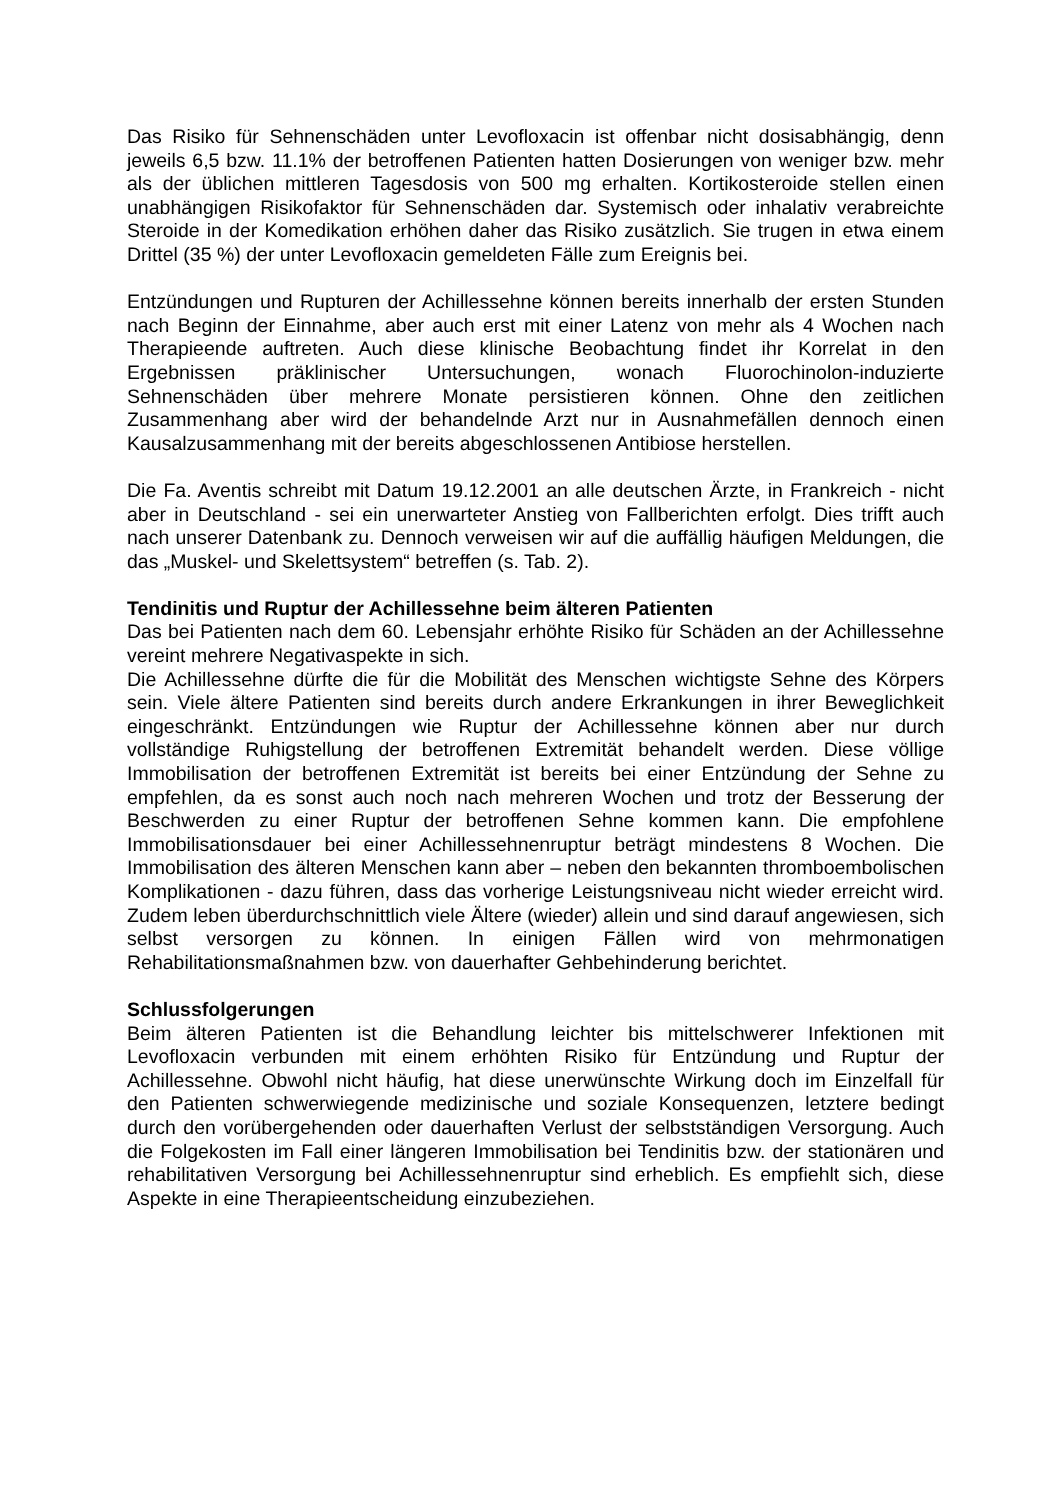Das Risiko für Sehnenschäden unter Levofloxacin ist offenbar nicht dosisabhängig, denn jeweils 6,5 bzw. 11.1% der betroffenen Patienten hatten Dosierungen von weniger bzw. mehr als der üblichen mittleren Tagesdosis von 500 mg erhalten. Kortikosteroide stellen einen unabhängigen Risikofaktor für Sehnenschäden dar. Systemisch oder inhalativ verabreichte Steroide in der Komedikation erhöhen daher das Risiko zusätzlich. Sie trugen in etwa einem Drittel (35 %) der unter Levofloxacin gemeldeten Fälle zum Ereignis bei.
Entzündungen und Rupturen der Achillessehne können bereits innerhalb der ersten Stunden nach Beginn der Einnahme, aber auch erst mit einer Latenz von mehr als 4 Wochen nach Therapieende auftreten. Auch diese klinische Beobachtung findet ihr Korrelat in den Ergebnissen präklinischer Untersuchungen, wonach Fluorochinolon-induzierte Sehnenschäden über mehrere Monate persistieren können. Ohne den zeitlichen Zusammenhang aber wird der behandelnde Arzt nur in Ausnahmefällen dennoch einen Kausalzusammenhang mit der bereits abgeschlossenen Antibiose herstellen.
Die Fa. Aventis schreibt mit Datum 19.12.2001 an alle deutschen Ärzte, in Frankreich - nicht aber in Deutschland - sei ein unerwarteter Anstieg von Fallberichten erfolgt. Dies trifft auch nach unserer Datenbank zu. Dennoch verweisen wir auf die auffällig häufigen Meldungen, die das „Muskel- und Skelettsystem“ betreffen (s. Tab. 2).
Tendinitis und Ruptur der Achillessehne beim älteren Patienten
Das bei Patienten nach dem 60. Lebensjahr erhöhte Risiko für Schäden an der Achillessehne vereint mehrere Negativaspekte in sich.
Die Achillessehne dürfte die für die Mobilität des Menschen wichtigste Sehne des Körpers sein. Viele ältere Patienten sind bereits durch andere Erkrankungen in ihrer Beweglichkeit eingeschränkt. Entzündungen wie Ruptur der Achillessehne können aber nur durch vollständige Ruhigstellung der betroffenen Extremität behandelt werden. Diese völlige Immobilisation der betroffenen Extremität ist bereits bei einer Entzündung der Sehne zu empfehlen, da es sonst auch noch nach mehreren Wochen und trotz der Besserung der Beschwerden zu einer Ruptur der betroffenen Sehne kommen kann. Die empfohlene Immobilisationsdauer bei einer Achillessehnenruptur beträgt mindestens 8 Wochen. Die Immobilisation des älteren Menschen kann aber – neben den bekannten thromboembolischen Komplikationen - dazu führen, dass das vorherige Leistungsniveau nicht wieder erreicht wird. Zudem leben überdurchschnittlich viele Ältere (wieder) allein und sind darauf angewiesen, sich selbst versorgen zu können. In einigen Fällen wird von mehrmonatigen Rehabilitationsmaßnahmen bzw. von dauerhafter Gehbehinderung berichtet.
Schlussfolgerungen
Beim älteren Patienten ist die Behandlung leichter bis mittelschwerer Infektionen mit Levofloxacin verbunden mit einem erhöhten Risiko für Entzündung und Ruptur der Achillessehne. Obwohl nicht häufig, hat diese unerwünschte Wirkung doch im Einzelfall für den Patienten schwerwiegende medizinische und soziale Konsequenzen, letztere bedingt durch den vorübergehenden oder dauerhaften Verlust der selbstständigen Versorgung. Auch die Folgekosten im Fall einer längeren Immobilisation bei Tendinitis bzw. der stationären und rehabilitativen Versorgung bei Achillessehnenruptur sind erheblich. Es empfiehlt sich, diese Aspekte in eine Therapieentscheidung einzubeziehen.